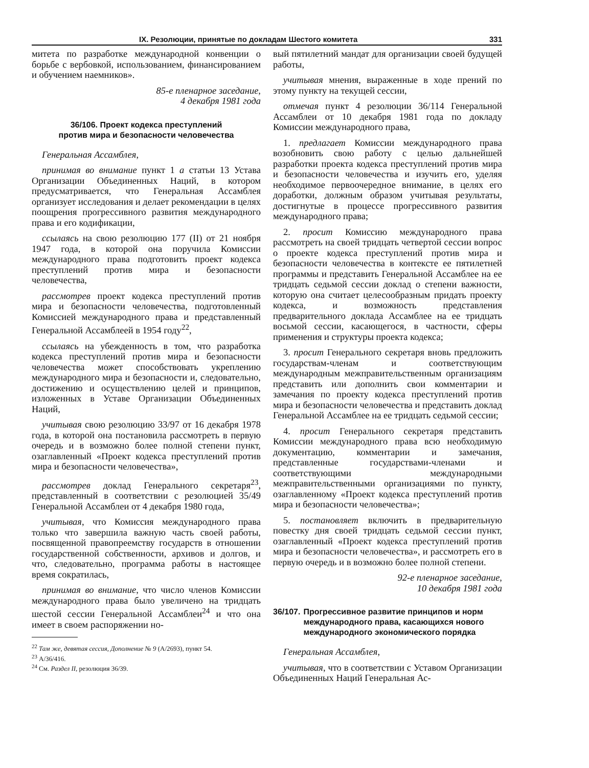IX. Резолюции, принятые по докладам Шестого комитета 331
митета по разработке международной конвенции о борьбе с вербовкой, использованием, финансированием и обучением наемников».
85-е пленарное заседание,
4 декабря 1981 года
36/106. Проект кодекса преступлений
против мира и безопасности человечества
Генеральная Ассамблея,
принимая во внимание пункт 1 a статьи 13 Устава Организации Объединенных Наций, в котором предусматривается, что Генеральная Ассамблея организует исследования и делает рекомендации в целях поощрения прогрессивного развития международного права и его кодификации,
ссылаясь на свою резолюцию 177 (II) от 21 ноября 1947 года, в которой она поручила Комиссии международного права подготовить проект кодекса преступлений против мира и безопасности человечества,
рассмотрев проект кодекса преступлений против мира и безопасности человечества, подготовленный Комиссией международного права и представленный Генеральной Ассамблеей в 1954 году<sup>22</sup>,
ссылаясь на убежденность в том, что разработка кодекса преступлений против мира и безопасности человечества может способствовать укреплению международного мира и безопасности и, следовательно, достижению и осуществлению целей и принципов, изложенных в Уставе Организации Объединенных Наций,
учитывая свою резолюцию 33/97 от 16 декабря 1978 года, в которой она постановила рассмотреть в первую очередь и в возможно более полной степени пункт, озаглавленный «Проект кодекса преступлений против мира и безопасности человечества»,
рассмотрев доклад Генерального секретаря<sup>23</sup>, представленный в соответствии с резолюцией 35/49 Генеральной Ассамблеи от 4 декабря 1980 года,
учитывая, что Комиссия международного права только что завершила важную часть своей работы, посвященной правопреемству государств в отношении государственной собственности, архивов и долгов, и что, следовательно, программа работы в настоящее время сократилась,
принимая во внимание, что число членов Комиссии международного права было увеличено на тридцать шестой сессии Генеральной Ассамблеи<sup>24</sup> и что она имеет в своем распоряжении но-
<sup>22</sup> Там же, девятая сессия, Дополнение № 9 (A/2693), пункт 54.
<sup>23</sup> A/36/416.
<sup>24</sup> См. Раздел II, резолюция 36/39.
вый пятилетний мандат для организации своей будущей работы,
учитывая мнения, выраженные в ходе прений по этому пункту на текущей сессии,
отмечая пункт 4 резолюции 36/114 Генеральной Ассамблеи от 10 декабря 1981 года по докладу Комиссии международного права,
1. предлагает Комиссии международного права возобновить свою работу с целью дальнейшей разработки проекта кодекса преступлений против мира и безопасности человечества и изучить его, уделяя необходимое первоочередное внимание, в целях его доработки, должным образом учитывая результаты, достигнутые в процессе прогрессивного развития международного права;
2. просит Комиссию международного права рассмотреть на своей тридцать четвертой сессии вопрос о проекте кодекса преступлений против мира и безопасности человечества в контексте ее пятилетней программы и представить Генеральной Ассамблее на ее тридцать седьмой сессии доклад о степени важности, которую она считает целесообразным придать проекту кодекса, и возможность представления предварительного доклада Ассамблее на ее тридцать восьмой сессии, касающегося, в частности, сферы применения и структуры проекта кодекса;
3. просит Генерального секретаря вновь предложить государствам-членам и соответствующим международным межправительственным организациям представить или дополнить свои комментарии и замечания по проекту кодекса преступлений против мира и безопасности человечества и представить доклад Генеральной Ассамблее на ее тридцать седьмой сессии;
4. просит Генерального секретаря представить Комиссии международного права всю необходимую документацию, комментарии и замечания, представленные государствами-членами и соответствующими международными межправительственными организациями по пункту, озаглавленному «Проект кодекса преступлений против мира и безопасности человечества»;
5. постановляет включить в предварительную повестку дня своей тридцать седьмой сессии пункт, озаглавленный «Проект кодекса преступлений против мира и безопасности человечества», и рассмотреть его в первую очередь и в возможно более полной степени.
92-е пленарное заседание,
10 декабря 1981 года
36/107. Прогрессивное развитие принципов и норм международного права, касающихся нового международного экономического порядка
Генеральная Ассамблея,
учитывая, что в соответствии с Уставом Организации Объединенных Наций Генеральная Ас-